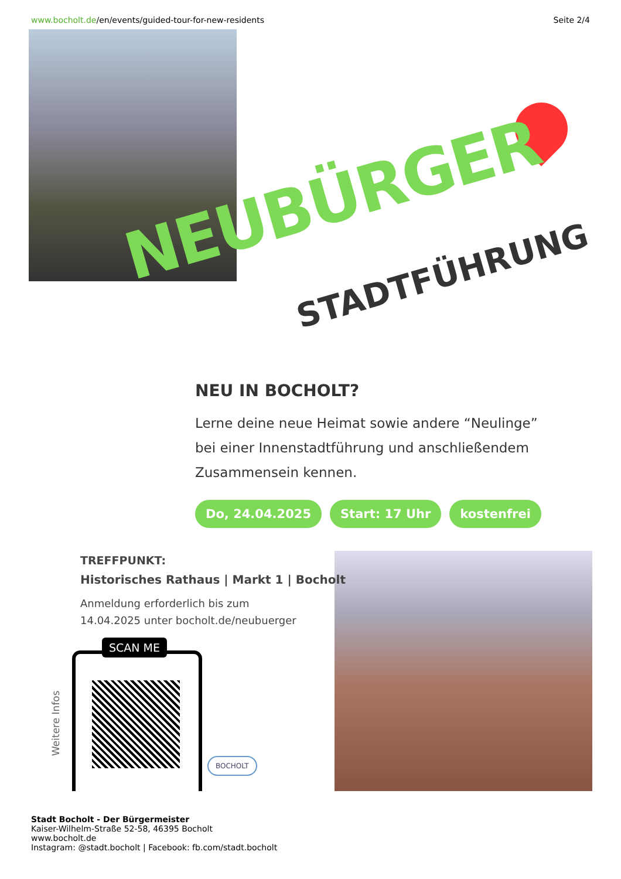www.bocholt.de/en/events/guided-tour-for-new-residents
Seite 2/4
NEUBÜRGER
STADTFÜHRUNG
NEU IN BOCHOLT?
Lerne deine neue Heimat sowie andere “Neulinge” bei einer Innenstadtführung und anschließendem Zusammensein kennen.
Do, 24.04.2025 Start: 17 Uhr kostenfrei
TREFFPUNKT:
Historisches Rathaus | Markt 1 | Bocholt
Anmeldung erforderlich bis zum
14.04.2025 unter bocholt.de/neubuerger
SCAN ME
Weitere Infos BOCHOLT
Stadt Bocholt - Der Bürgermeister
Kaiser-Wilhelm-Straße 52-58, 46395 Bocholt
www.bocholt.de
Instagram: @stadt.bocholt | Facebook: fb.com/stadt.bocholt